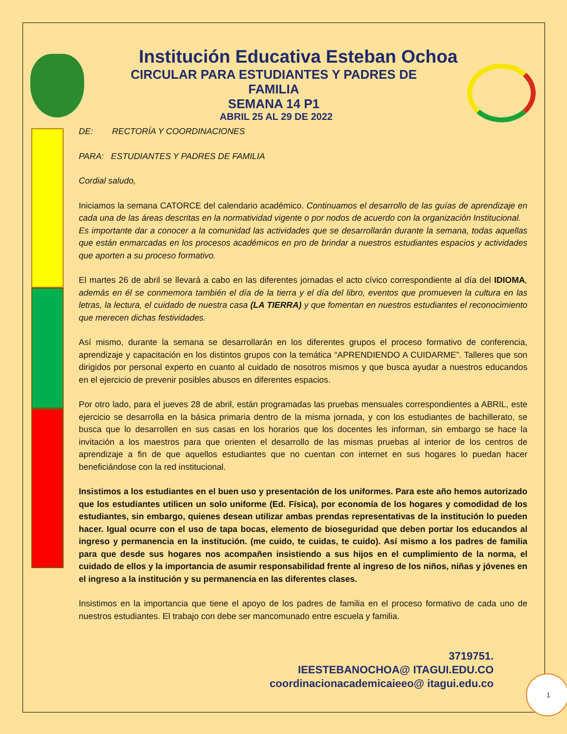Institución Educativa Esteban Ochoa
CIRCULAR PARA ESTUDIANTES Y PADRES DE FAMILIA
SEMANA 14 P1
ABRIL 25 AL 29 DE 2022
DE: RECTORÍA Y COORDINACIONES
PARA: ESTUDIANTES Y PADRES DE FAMILIA
Cordial saludo,
Iniciamos la semana CATORCE del calendario académico. Continuamos el desarrollo de las guías de aprendizaje en cada una de las áreas descritas en la normatividad vigente o por nodos de acuerdo con la organización Institucional.
Es importante dar a conocer a la comunidad las actividades que se desarrollarán durante la semana, todas aquellas que están enmarcadas en los procesos académicos en pro de brindar a nuestros estudiantes espacios y actividades que aporten a su proceso formativo.
El martes 26 de abril se llevará a cabo en las diferentes jornadas el acto cívico correspondiente al día del IDIOMA, además en él se conmemora también el día de la tierra y el día del libro, eventos que promueven la cultura en las letras, la lectura, el cuidado de nuestra casa (LA TIERRA) y que fomentan en nuestros estudiantes el reconocimiento que merecen dichas festividades.
Así mismo, durante la semana se desarrollarán en los diferentes grupos el proceso formativo de conferencia, aprendizaje y capacitación en los distintos grupos con la temática “APRENDIENDO A CUIDARME”. Talleres que son dirigidos por personal experto en cuanto al cuidado de nosotros mismos y que busca ayudar a nuestros educandos en el ejercicio de prevenir posibles abusos en diferentes espacios.
Por otro lado, para el jueves 28 de abril, están programadas las pruebas mensuales correspondientes a ABRIL, este ejercicio se desarrolla en la básica primaria dentro de la misma jornada, y con los estudiantes de bachillerato, se busca que lo desarrollen en sus casas en los horarios que los docentes les informan, sin embargo se hace la invitación a los maestros para que orienten el desarrollo de las mismas pruebas al interior de los centros de aprendizaje a fin de que aquellos estudiantes que no cuentan con internet en sus hogares lo puedan hacer beneficiándose con la red institucional.
Insistimos a los estudiantes en el buen uso y presentación de los uniformes. Para este año hemos autorizado que los estudiantes utilicen un solo uniforme (Ed. Física), por economía de los hogares y comodidad de los estudiantes, sin embargo, quienes desean utilizar ambas prendas representativas de la institución lo pueden hacer. Igual ocurre con el uso de tapa bocas, elemento de bioseguridad que deben portar los educandos al ingreso y permanencia en la institución. (me cuido, te cuidas, te cuido). Así mismo a los padres de familia para que desde sus hogares nos acompañen insistiendo a sus hijos en el cumplimiento de la norma, el cuidado de ellos y la importancia de asumir responsabilidad frente al ingreso de los niños, niñas y jóvenes en el ingreso a la institución y su permanencia en las diferentes clases.
Insistimos en la importancia que tiene el apoyo de los padres de familia en el proceso formativo de cada uno de nuestros estudiantes. El trabajo con debe ser mancomunado entre escuela y familia.
3719751.
IEESTEBANOCHOA@ ITAGUI.EDU.CO
coordinacionacademicaieeo@ itagui.edu.co
1